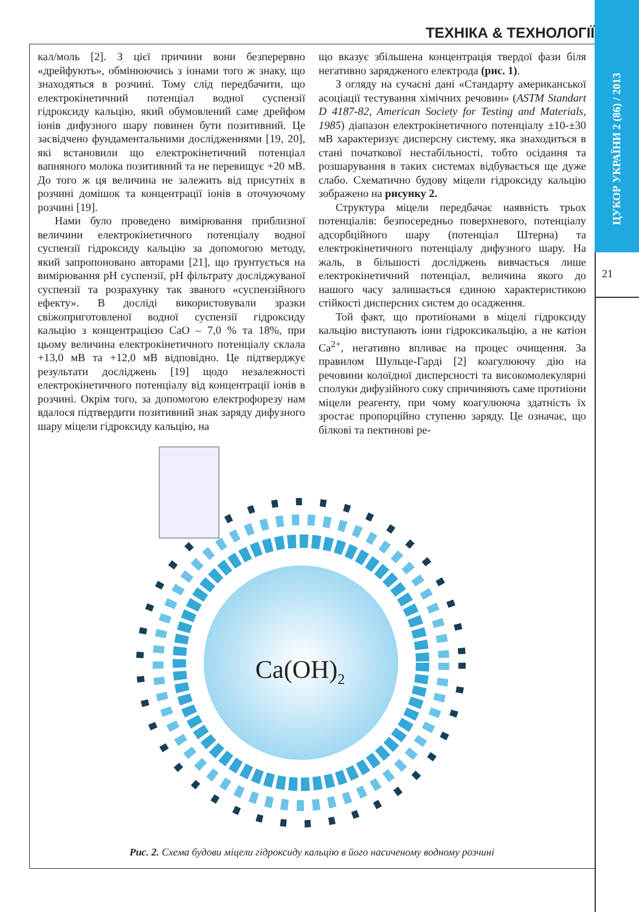ТЕХНІКА & ТЕХНОЛОГІЇ
ЦУКОР УКРАЇНИ 2 (86) / 2013
21
кал/моль [2]. З цієї причини вони безперервно «дрейфують», обмінюючись з іонами того ж знаку, що знаходяться в розчині. Тому слід передбачити, що електрокінетичний потенціал водної суспензії гідроксиду кальцію, який обумовлений саме дрейфом іонів дифузного шару повинен бути позитивний. Це засвідчено фундаментальними дослідженнями [19, 20], які встановили що електрокінетичний потенціал вапняного молока позитивний та не перевищує +20 мВ. До того ж ця величина не залежить від присутніх в розчині домішок та концентрації іонів в оточуючому розчині [19].
Нами було проведено вимірювання приблизної величини електрокінетичного потенціалу водної суспензії гідроксиду кальцію за допомогою методу, який запропоновано авторами [21], що ґрунтується на вимірювання рН суспензії, рН фільтрату досліджуваної суспензії та розрахунку так званого «суспензійного ефекту». В досліді використовували зразки свіжоприготовленої водної суспензії гідроксиду кальцію з концентрацією СаО – 7,0 % та 18%, при цьому величина електрокінетичного потенціалу склала +13,0 мВ та +12,0 мВ відповідно. Це підтверджує результати досліджень [19] щодо незалежності електрокінетичного потенціалу від концентрації іонів в розчині. Окрім того, за допомогою електрофорезу нам вдалося підтвердити позитивний знак заряду дифузного шару міцели гідроксиду кальцію, на
що вказує збільшена концентрація твердої фази біля негативно зарядженого електрода (рис. 1).
З огляду на сучасні дані «Стандарту американської асоціації тестування хімічних речовин» (ASTM Standart D 4187-82, American Society for Testing and Materials, 1985) діапазон електрокінетичного потенціалу ±10-±30 мВ характеризує дисперсну систему, яка знаходиться в стані початкової нестабільності, тобто осідання та розшарування в таких системах відбувається ще дуже слабо. Схематично будову міцели гідроксиду кальцію зображено на рисунку 2.
Структура міцели передбачає наявність трьох потенціалів: безпосередньо поверхневого, потенціалу адсорбційного шару (потенціал Штерна) та електрокінетичного потенціалу дифузного шару. На жаль, в більшості досліджень вивчається лише електрокінетичний потенціал, величина якого до нашого часу залишається єдиною характеристикою стійкості дисперсних систем до осадження.
Той факт, що протиіонами в міцелі гідроксиду кальцію виступають іони гідроксикальцію, а не катіон Са<sup>2+</sup>, негативно впливає на процес очищення. За правилом Шульце-Гарді [2] коагулюючу дію на речовини колоїдної дисперсності та високомолекулярні сполуки дифузійного соку спричиняють саме протиіони міцели реагенту, при чому коагулююча здатність їх зростає пропорційно ступеню заряду. Це означає, що білкові та пектинові ре-
Ca(OH)2
Рис. 2. Схема будови міцели гідроксиду кальцію в його насиченому водному розчині